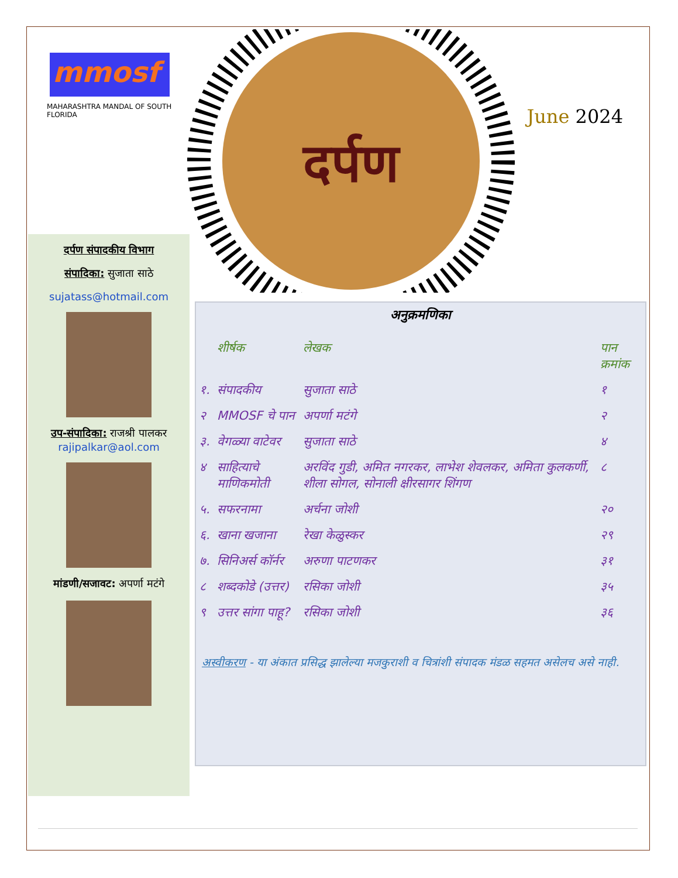mmosf
MAHARASHTRA MANDAL OF SOUTH FLORIDA
दर्पण
June 2024
दर्पण संपादकीय विभाग
संपादिका: सुजाता साठे
sujatass@hotmail.com
उप-संपादिका: राजश्री पालकर
rajipalkar@aol.com
मांडणी/सजावट: अपर्णा मटंगे
अनुक्रमणिका
| | शीर्षक | लेखक | पान क्रमांक |
| --- | --- | --- | --- |
| १. | संपादकीय | सुजाता साठे | १ |
| २ | MMOSF चे पान | अपर्णा मटंगे | २ |
| ३. | वेगळ्या वाटेवर | सुजाता साठे | ४ |
| ४ | साहित्याचे माणिकमोती | अरविंद गुडी, अमित नगरकर, लाभेश शेवलकर, अमिता कुलकर्णी, शीला सोगल, सोनाली क्षीरसागर शिंगण | ८ |
| ५. | सफरनामा | अर्चना जोशी | २० |
| ६. | खाना खजाना | रेखा केळुस्कर | २९ |
| ७. | सिनिअर्स कॉर्नर | अरुणा पाटणकर | ३१ |
| ८ | शब्दकोडे (उत्तर) | रसिका जोशी | ३५ |
| ९ | उत्तर सांगा पाहू? | रसिका जोशी | ३६ |
अस्वीकरण - या अंकात प्रसिद्ध झालेल्या मजकुराशी व चित्रांशी संपादक मंडळ सहमत असेलच असे नाही.